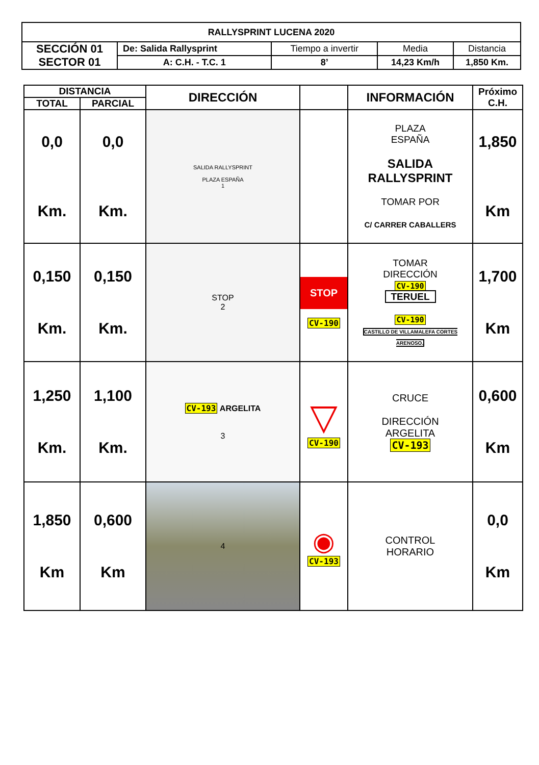| RALLYSPRINT LUCENA 2020 | | | | |
| --- | --- | --- | --- | --- |
| SECCIÓN 01 SECTOR 01 | De: Salida Rallysprint | Tiempo a invertir | Media | Distancia |
| | A: C.H. - T.C. 1 | 8’ | 14,23 Km/h | 1,850 Km. |
| DISTANCIA | | DIRECCIÓN | | INFORMACIÓN | Próximo C.H. |
| --- | --- | --- | --- | --- | --- |
| TOTAL | PARCIAL | | | | |
| 0,0 Km. | 0,0 Km. | SALIDA RALLYSPRINT PLAZA ESPAÑA 1 | | PLAZA ESPAÑA SALIDA RALLYSPRINT TOMAR POR C/ CARRER CABALLERS | 1,850 Km |
| 0,150 Km. | 0,150 Km. | STOP 2 | STOP CV-190 | TOMAR DIRECCIÓN CV-190 TERUEL CV-190 CASTILLO DE VILLAMALEFA CORTES ARENOSO. | 1,700 Km |
| 1,250 Km. | 1,100 Km. | CV-193 ARGELITA 3 | ▽ CV-190 | CRUCE DIRECCIÓN ARGELITA CV-193 | 0,600 Km |
| 1,850 Km | 0,600 Km | 4 | ◉ CV-193 | CONTROL HORARIO | 0,0 Km |